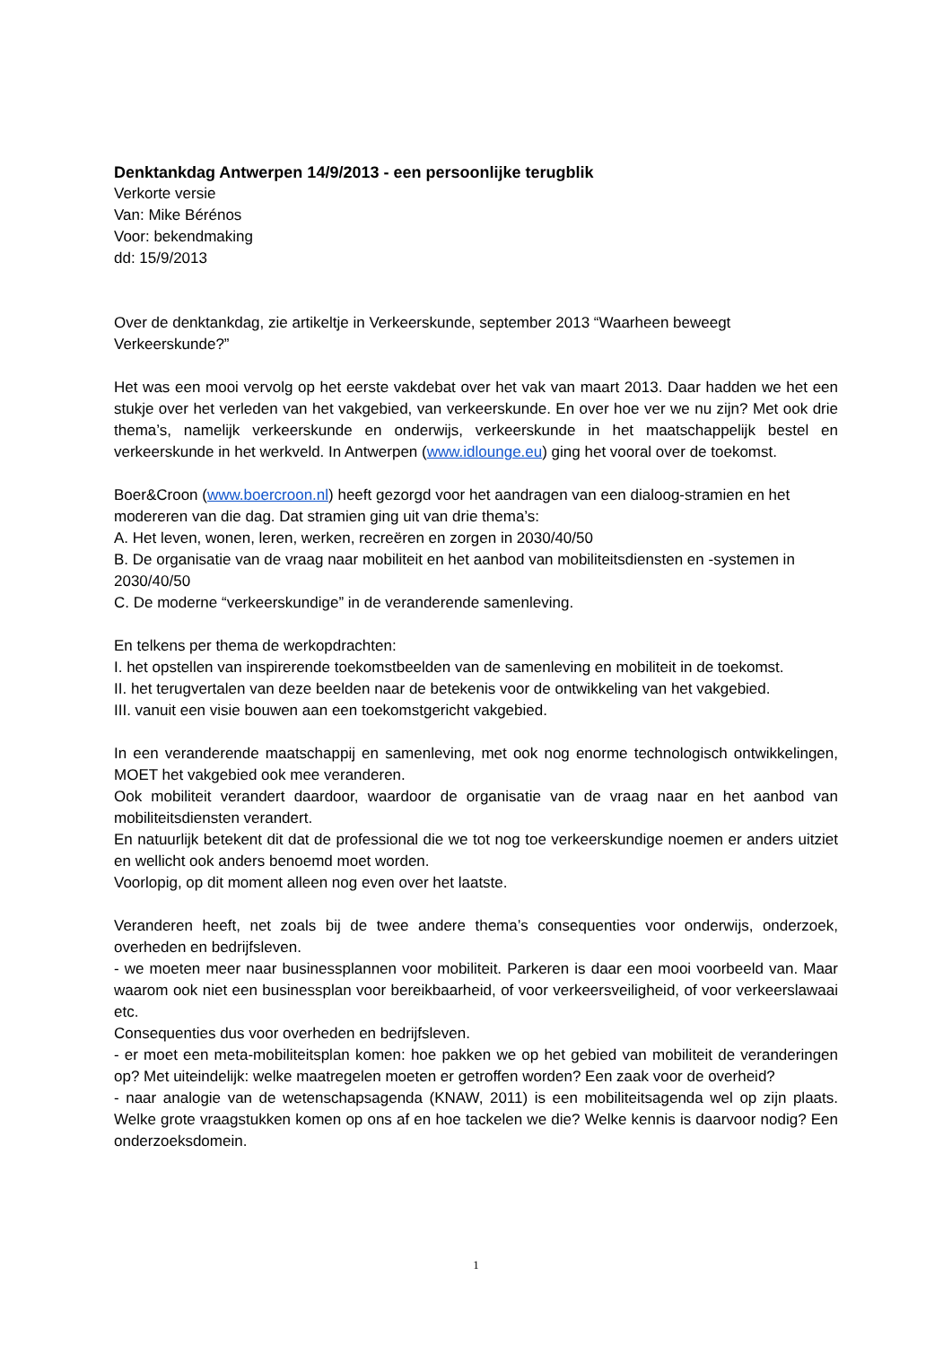Denktankdag Antwerpen 14/9/2013 - een persoonlijke terugblik
Verkorte versie
Van: Mike Bérénos
Voor: bekendmaking
dd: 15/9/2013
Over de denktankdag, zie artikeltje in Verkeerskunde, september 2013 “Waarheen beweegt Verkeerskunde?”
Het was een mooi vervolg op het eerste vakdebat over het vak van maart 2013. Daar hadden we het een stukje over het verleden van het vakgebied, van verkeerskunde. En over hoe ver we nu zijn? Met ook drie thema’s, namelijk verkeerskunde en onderwijs, verkeerskunde in het maatschappelijk bestel en verkeerskunde in het werkveld. In Antwerpen (www.idlounge.eu) ging het vooral over de toekomst.
Boer&Croon (www.boercroon.nl) heeft gezorgd voor het aandragen van een dialoog-stramien en het modereren van die dag. Dat stramien ging uit van drie thema’s:
A. Het leven, wonen, leren, werken, recreëren en zorgen in 2030/40/50
B. De organisatie van de vraag naar mobiliteit en het aanbod van mobiliteitsdiensten en -systemen in 2030/40/50
C. De moderne “verkeerskundige” in de veranderende samenleving.
En telkens per thema de werkopdrachten:
I. het opstellen van inspirerende toekomstbeelden van de samenleving en mobiliteit in de toekomst.
II. het terugvertalen van deze beelden naar de betekenis voor de ontwikkeling van het vakgebied.
III. vanuit een visie bouwen aan een toekomstgericht vakgebied.
In een veranderende maatschappij en samenleving, met ook nog enorme technologisch ontwikkelingen, MOET het vakgebied ook mee veranderen.
Ook mobiliteit verandert daardoor, waardoor de organisatie van de vraag naar en het aanbod van mobiliteitsdiensten verandert.
En natuurlijk betekent dit dat de professional die we tot nog toe verkeerskundige noemen er anders uitziet en wellicht ook anders benoemd moet worden.
Voorlopig, op dit moment alleen nog even over het laatste.
Veranderen heeft, net zoals bij de twee andere thema’s consequenties voor onderwijs, onderzoek, overheden en bedrijfsleven.
- we moeten meer naar businessplannen voor mobiliteit. Parkeren is daar een mooi voorbeeld van. Maar waarom ook niet een businessplan voor bereikbaarheid, of voor verkeersveiligheid, of voor verkeerslawaai etc.
Consequenties dus voor overheden en bedrijfsleven.
- er moet een meta-mobiliteitsplan komen: hoe pakken we op het gebied van mobiliteit de veranderingen op? Met uiteindelijk: welke maatregelen moeten er getroffen worden? Een zaak voor de overheid?
- naar analogie van de wetenschapsagenda (KNAW, 2011) is een mobiliteitsagenda wel op zijn plaats. Welke grote vraagstukken komen op ons af en hoe tackelen we die? Welke kennis is daarvoor nodig? Een onderzoeksdomein.
1